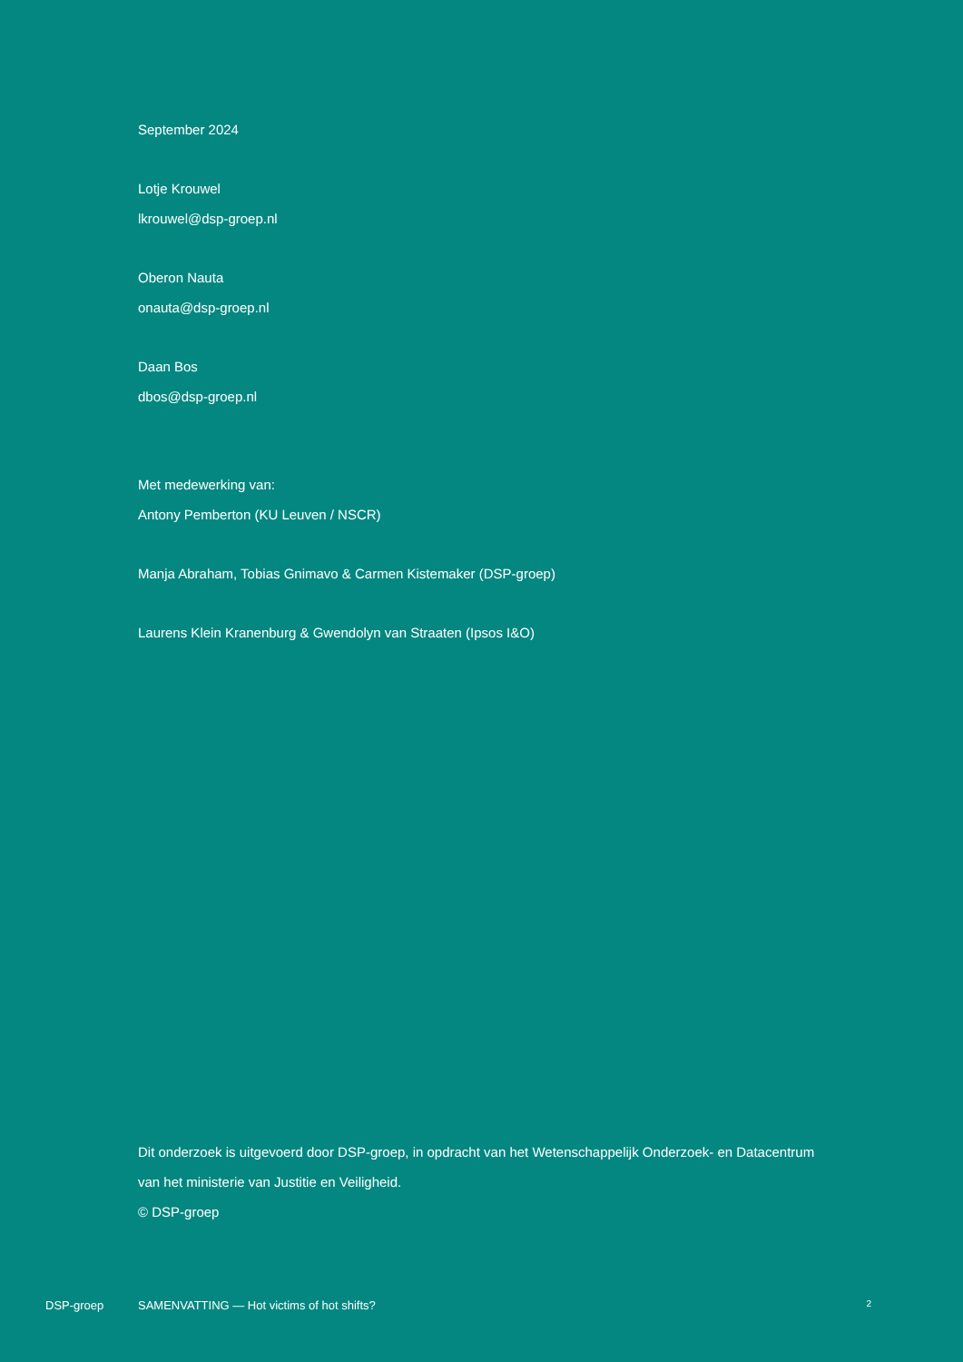September 2024
Lotje Krouwel
lkrouwel@dsp-groep.nl
Oberon Nauta
onauta@dsp-groep.nl
Daan Bos
dbos@dsp-groep.nl
Met medewerking van:
Antony Pemberton (KU Leuven / NSCR)
Manja Abraham, Tobias Gnimavo & Carmen Kistemaker (DSP-groep)
Laurens Klein Kranenburg & Gwendolyn van Straaten (Ipsos I&O)
Dit onderzoek is uitgevoerd door DSP-groep, in opdracht van het Wetenschappelijk Onderzoek- en Datacentrum van het ministerie van Justitie en Veiligheid.
© DSP-groep
DSP-groep SAMENVATTING — Hot victims of hot shifts? 2